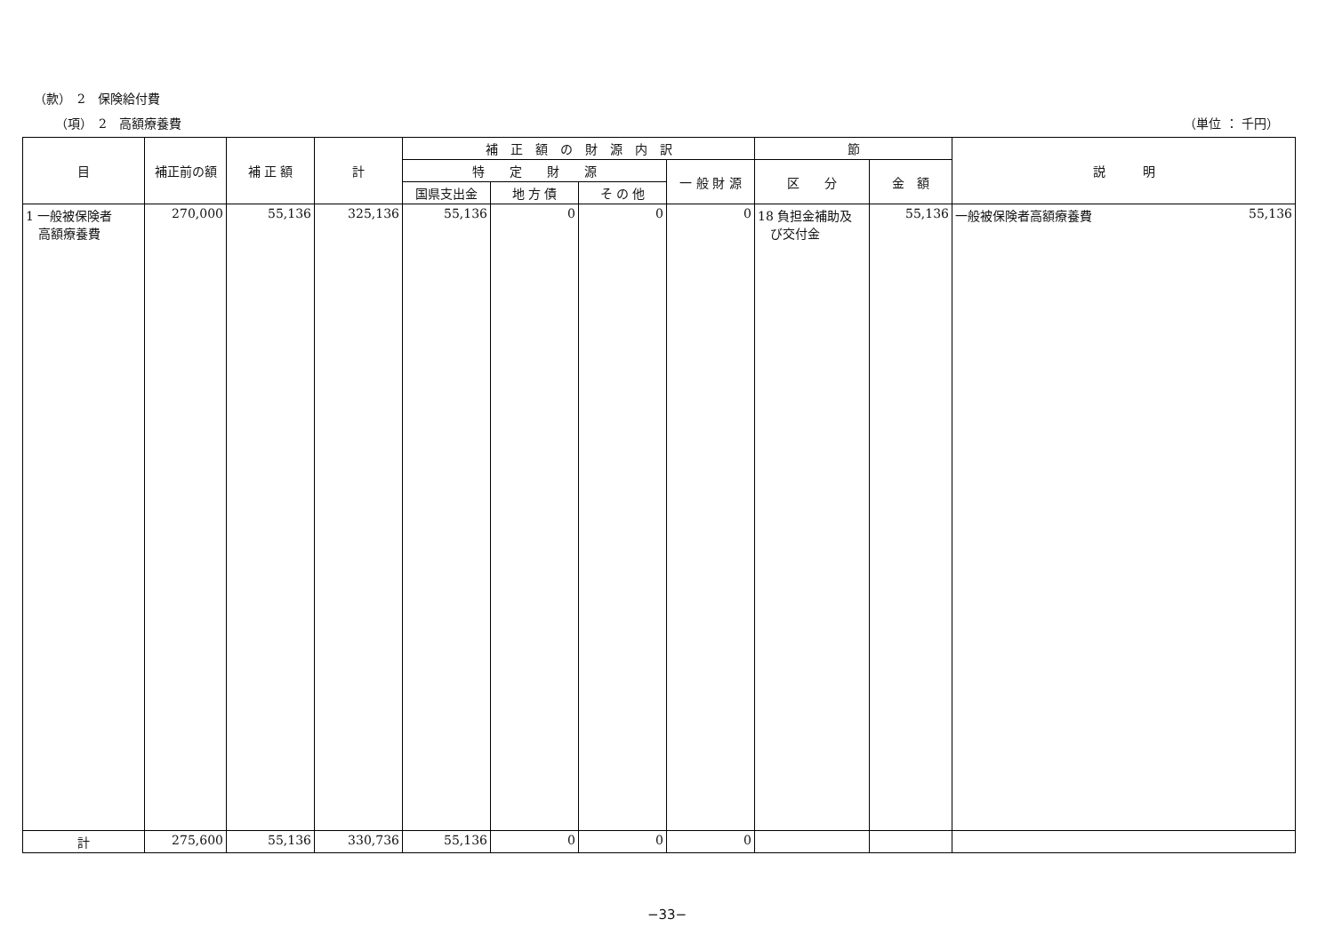（款）　2　保険給付費
（項）　2　高額療養費 （単位 ： 千円）
| 目 | 補正前の額 | 補 正 額 | 計 | 補 正 額 の 財 源 内 訳 | | | | 節 | | 説 明 |
| --- | --- | --- | --- | --- | --- | --- | --- | --- | --- | --- |
| | | | | 特 定 財 源 | | | 一 般 財 源 | 区 分 | 金 額 | |
| | | | | 国県支出金 | 地 方 債 | そ の 他 | | | | |
| 1 一般被保険者 高額療養費 | 270,000 | 55,136 | 325,136 | 55,136 | 0 | 0 | 0 | 18 負担金補助及 び交付金 | 55,136 | 一般被保険者高額療養費 55,136 |
| 計 | 275,600 | 55,136 | 330,736 | 55,136 | 0 | 0 | 0 | | | |
−33−